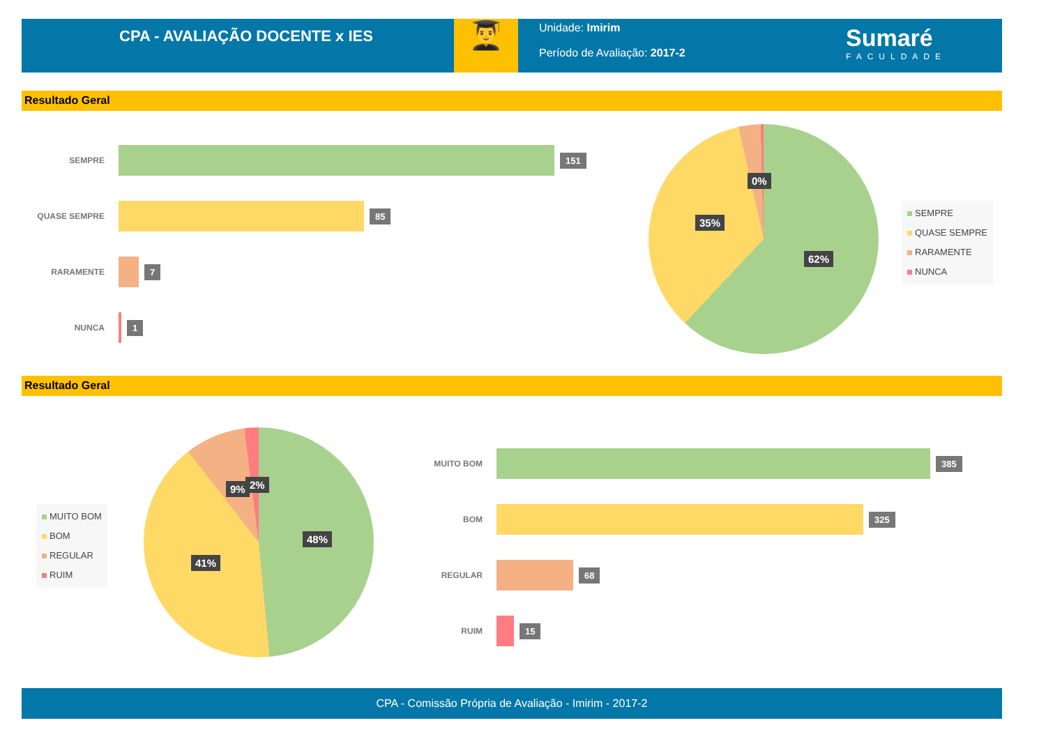CPA - AVALIAÇÃO DOCENTE x IES
👨‍🎓
Unidade: Imirim
Período de Avaliação: 2017-2
Sumaré
FACULDADE
Resultado Geral
SEMPRE
151
QUASE SEMPRE
85
RARAMENTE
7
NUNCA
1
62%
35%
0%
SEMPRE
QUASE SEMPRE
RARAMENTE
NUNCA
Resultado Geral
MUITO BOM
BOM
REGULAR
RUIM
48%
41%
9% 2%
MUITO BOM
385
BOM
325
REGULAR
68
RUIM
15
CPA - Comissão Própria de Avaliação - Imirim - 2017-2